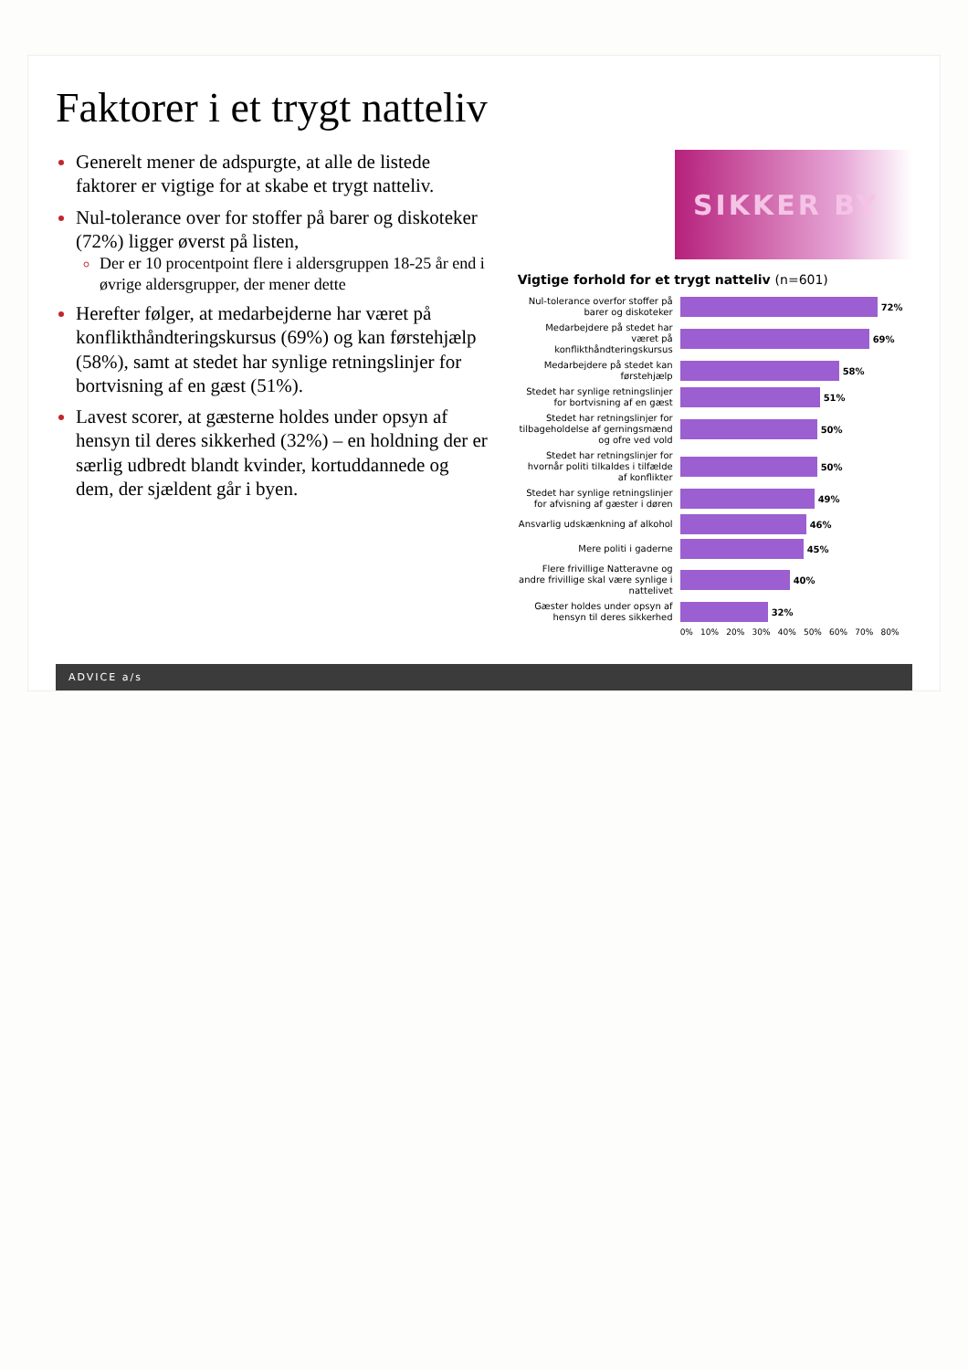Faktorer i et trygt natteliv
Generelt mener de adspurgte, at alle de listede faktorer er vigtige for at skabe et trygt natteliv.
Nul-tolerance over for stoffer på barer og diskoteker (72%) ligger øverst på listen,
Der er 10 procentpoint flere i aldersgruppen 18-25 år end i øvrige aldersgrupper, der mener dette
Herefter følger, at medarbejderne har været på konflikthåndteringskursus (69%) og kan førstehjælp (58%), samt at stedet har synlige retningslinjer for bortvisning af en gæst (51%).
Lavest scorer, at gæsterne holdes under opsyn af hensyn til deres sikkerhed (32%) – en holdning der er særlig udbredt blandt kvinder, kortuddannede og dem, der sjældent går i byen.
SIKKER BY
Vigtige forhold for et trygt natteliv (n=601)
Nul-tolerance overfor stoffer på barer og diskoteker
72%
Medarbejdere på stedet har været på konflikthåndteringskursus
69%
Medarbejdere på stedet kan førstehjælp
58%
Stedet har synlige retningslinjer for bortvisning af en gæst
51%
Stedet har retningslinjer for tilbageholdelse af gerningsmænd og ofre ved vold
50%
Stedet har retningslinjer for hvornår politi tilkaldes i tilfælde af konflikter
50%
Stedet har synlige retningslinjer for afvisning af gæster i døren
49%
Ansvarlig udskænkning af alkohol
46%
Mere politi i gaderne
45%
Flere frivillige Natteravne og andre frivillige skal være synlige i nattelivet
40%
Gæster holdes under opsyn af hensyn til deres sikkerhed
32%
0% 10% 20% 30% 40% 50% 60% 70% 80%
ADVICE a/s